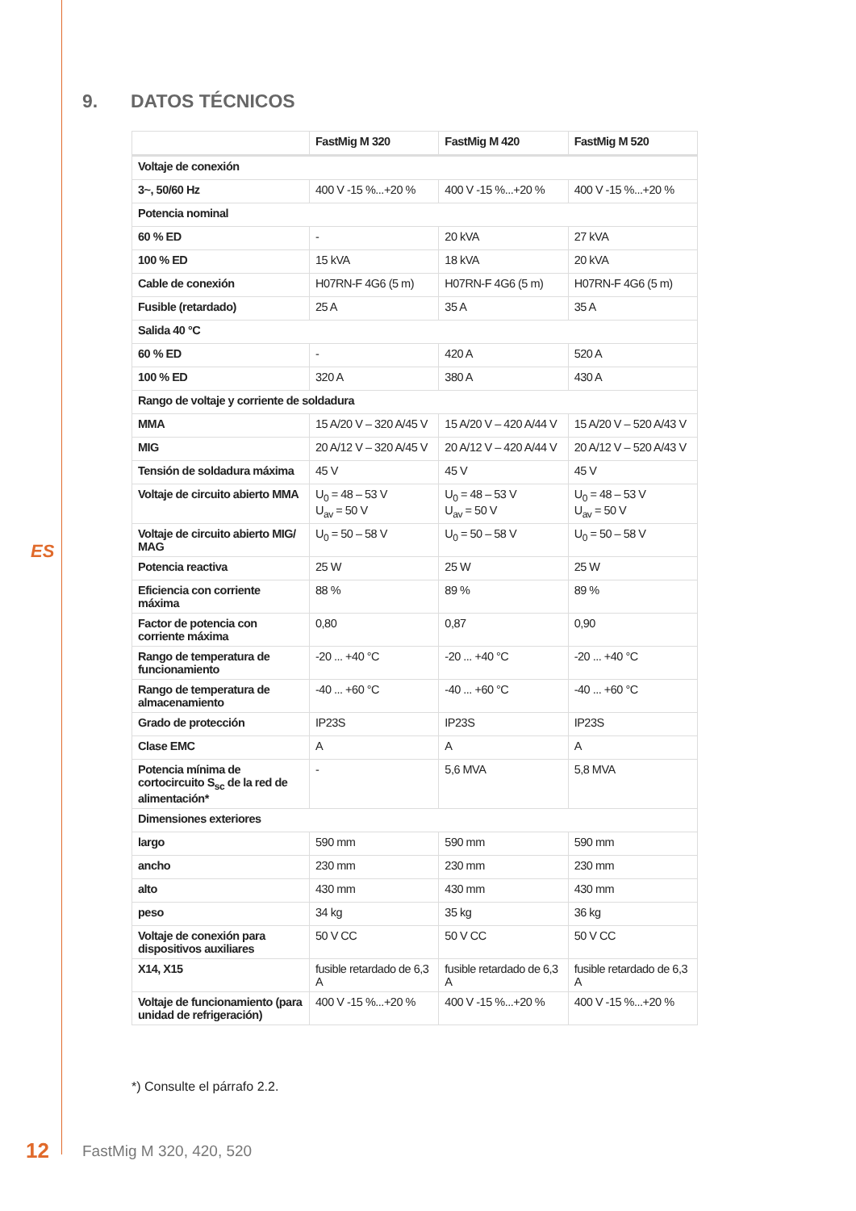9. DATOS TÉCNICOS
| | FastMig M 320 | FastMig M 420 | FastMig M 520 |
| --- | --- | --- | --- |
| Voltaje de conexión | | | |
| 3~, 50/60 Hz | 400 V -15 %...+20 % | 400 V -15 %...+20 % | 400 V -15 %...+20 % |
| Potencia nominal | | | |
| 60 % ED | - | 20 kVA | 27 kVA |
| 100 % ED | 15 kVA | 18 kVA | 20 kVA |
| Cable de conexión | H07RN-F 4G6 (5 m) | H07RN-F 4G6 (5 m) | H07RN-F 4G6 (5 m) |
| Fusible (retardado) | 25 A | 35 A | 35 A |
| Salida 40 °C | | | |
| 60 % ED | - | 420 A | 520 A |
| 100 % ED | 320 A | 380 A | 430 A |
| Rango de voltaje y corriente de soldadura | | | |
| MMA | 15 A/20 V – 320 A/45 V | 15 A/20 V – 420 A/44 V | 15 A/20 V – 520 A/43 V |
| MIG | 20 A/12 V – 320 A/45 V | 20 A/12 V – 420 A/44 V | 20 A/12 V – 520 A/43 V |
| Tensión de soldadura máxima | 45 V | 45 V | 45 V |
| Voltaje de circuito abierto MMA | U<sub>0</sub> = 48 – 53 V U<sub>av</sub> = 50 V | U<sub>0</sub> = 48 – 53 V U<sub>av</sub> = 50 V | U<sub>0</sub> = 48 – 53 V U<sub>av</sub> = 50 V |
| Voltaje de circuito abierto MIG/ MAG | U<sub>0</sub> = 50 – 58 V | U<sub>0</sub> = 50 – 58 V | U<sub>0</sub> = 50 – 58 V |
| Potencia reactiva | 25 W | 25 W | 25 W |
| Eficiencia con corriente máxima | 88 % | 89 % | 89 % |
| Factor de potencia con corriente máxima | 0,80 | 0,87 | 0,90 |
| Rango de temperatura de funcionamiento | -20 ... +40 °C | -20 ... +40 °C | -20 ... +40 °C |
| Rango de temperatura de almacenamiento | -40 ... +60 °C | -40 ... +60 °C | -40 ... +60 °C |
| Grado de protección | IP23S | IP23S | IP23S |
| Clase EMC | A | A | A |
| Potencia mínima de cortocircuito S<sub>sc</sub> de la red de alimentación* | - | 5,6 MVA | 5,8 MVA |
| Dimensiones exteriores | | | |
| largo | 590 mm | 590 mm | 590 mm |
| ancho | 230 mm | 230 mm | 230 mm |
| alto | 430 mm | 430 mm | 430 mm |
| peso | 34 kg | 35 kg | 36 kg |
| Voltaje de conexión para dispositivos auxiliares | 50 V CC | 50 V CC | 50 V CC |
| X14, X15 | fusible retardado de 6,3 A | fusible retardado de 6,3 A | fusible retardado de 6,3 A |
| Voltaje de funcionamiento (para unidad de refrigeración) | 400 V -15 %...+20 % | 400 V -15 %...+20 % | 400 V -15 %...+20 % |
*) Consulte el párrafo 2.2.
ES
12 FastMig M 320, 420, 520